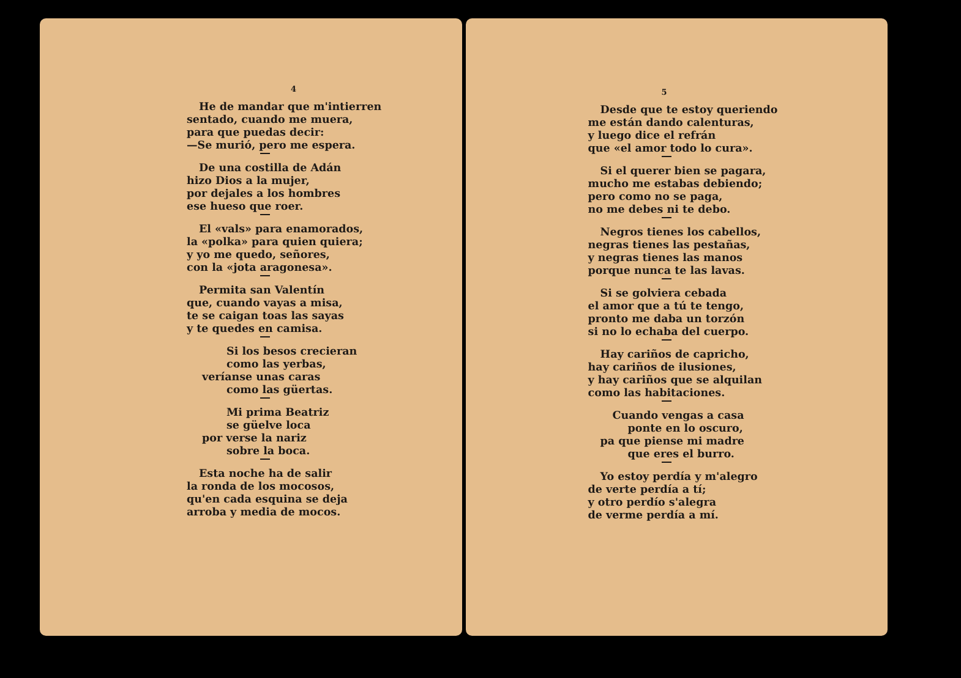4
He de mandar que m'intierren
sentado, cuando me muera,
para que puedas decir:
—Se murió, pero me espera.
De una costilla de Adán
hizo Dios a la mujer,
por dejales a los hombres
ese hueso que roer.
El «vals» para enamorados,
la «polka» para quien quiera;
y yo me quedo, señores,
con la «jota aragonesa».
Permita san Valentín
que, cuando vayas a misa,
te se caigan toas las sayas
y te quedes en camisa.
Si los besos crecieran
como las yerbas,
veríanse unas caras
como las güertas.
Mi prima Beatriz
se güelve loca
por verse la nariz
sobre la boca.
Esta noche ha de salir
la ronda de los mocosos,
qu'en cada esquina se deja
arroba y media de mocos.
5
Desde que te estoy queriendo
me están dando calenturas,
y luego dice el refrán
que «el amor todo lo cura».
Si el querer bien se pagara,
mucho me estabas debiendo;
pero como no se paga,
no me debes ni te debo.
Negros tienes los cabellos,
negras tienes las pestañas,
y negras tienes las manos
porque nunca te las lavas.
Si se golviera cebada
el amor que a tú te tengo,
pronto me daba un torzón
si no lo echaba del cuerpo.
Hay cariños de capricho,
hay cariños de ilusiones,
y hay cariños que se alquilan
como las habitaciones.
Cuando vengas a casa
ponte en lo oscuro,
pa que piense mi madre
que eres el burro.
Yo estoy perdía y m'alegro
de verte perdía a tí;
y otro perdío s'alegra
de verme perdía a mí.